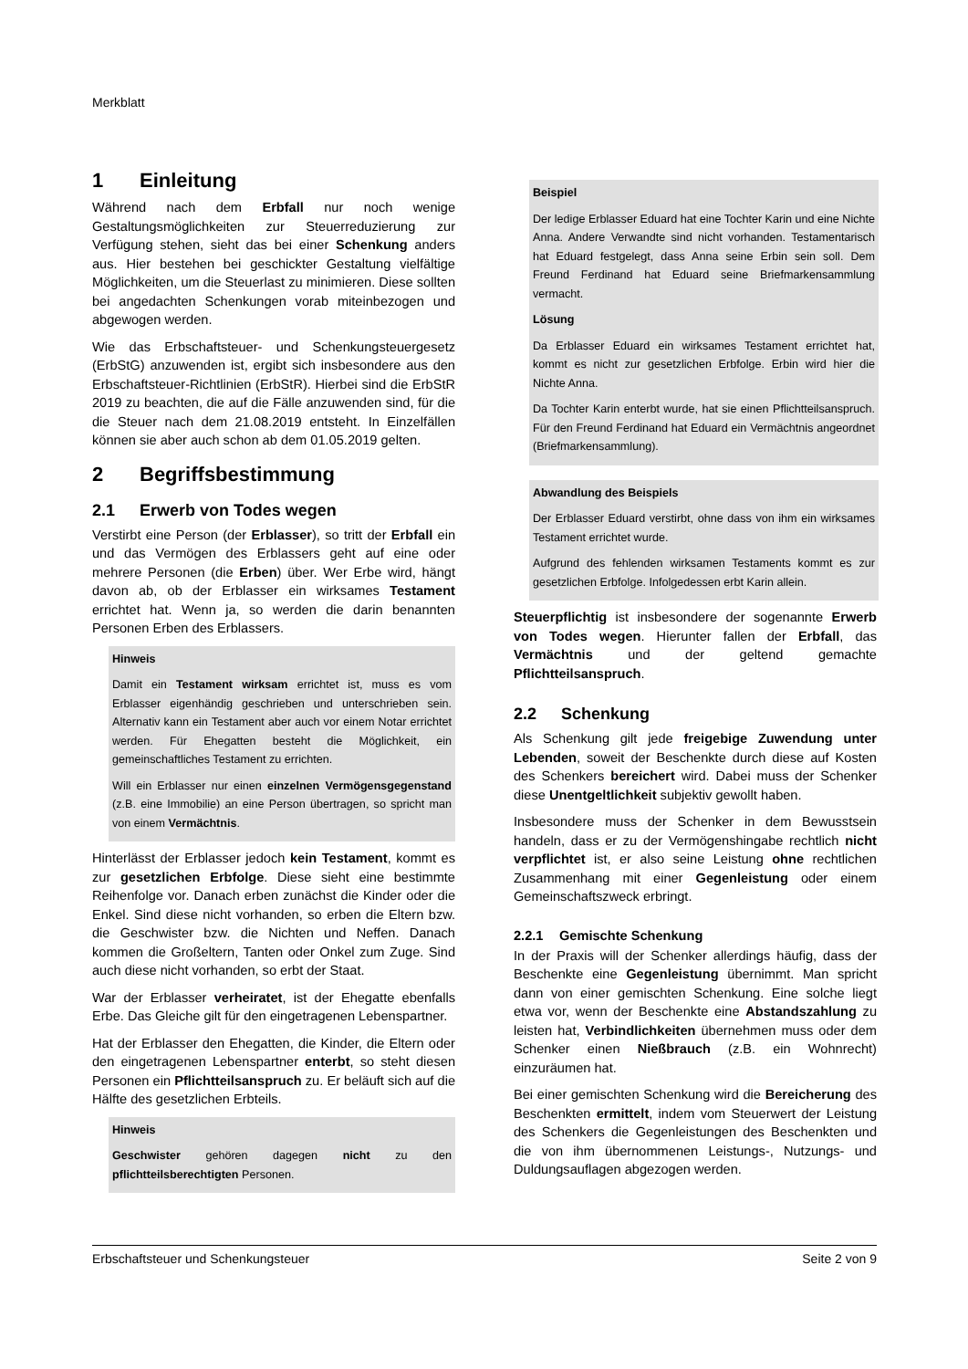Merkblatt
1 Einleitung
Während nach dem Erbfall nur noch wenige Gestaltungsmöglichkeiten zur Steuerreduzierung zur Verfügung stehen, sieht das bei einer Schenkung anders aus. Hier bestehen bei geschickter Gestaltung vielfältige Möglichkeiten, um die Steuerlast zu minimieren. Diese sollten bei angedachten Schenkungen vorab miteinbezogen und abgewogen werden.
Wie das Erbschaftsteuer- und Schenkungsteuergesetz (ErbStG) anzuwenden ist, ergibt sich insbesondere aus den Erbschaftsteuer-Richtlinien (ErbStR). Hierbei sind die ErbStR 2019 zu beachten, die auf die Fälle anzuwenden sind, für die die Steuer nach dem 21.08.2019 entsteht. In Einzelfällen können sie aber auch schon ab dem 01.05.2019 gelten.
2 Begriffsbestimmung
2.1 Erwerb von Todes wegen
Verstirbt eine Person (der Erblasser), so tritt der Erbfall ein und das Vermögen des Erblassers geht auf eine oder mehrere Personen (die Erben) über. Wer Erbe wird, hängt davon ab, ob der Erblasser ein wirksames Testament errichtet hat. Wenn ja, so werden die darin benannten Personen Erben des Erblassers.
Hinweis
Damit ein Testament wirksam errichtet ist, muss es vom Erblasser eigenhändig geschrieben und unterschrieben sein. Alternativ kann ein Testament aber auch vor einem Notar errichtet werden. Für Ehegatten besteht die Möglichkeit, ein gemeinschaftliches Testament zu errichten.
Will ein Erblasser nur einen einzelnen Vermögensgegenstand (z.B. eine Immobilie) an eine Person übertragen, so spricht man von einem Vermächtnis.
Hinterlässt der Erblasser jedoch kein Testament, kommt es zur gesetzlichen Erbfolge. Diese sieht eine bestimmte Reihenfolge vor. Danach erben zunächst die Kinder oder die Enkel. Sind diese nicht vorhanden, so erben die Eltern bzw. die Geschwister bzw. die Nichten und Neffen. Danach kommen die Großeltern, Tanten oder Onkel zum Zuge. Sind auch diese nicht vorhanden, so erbt der Staat.
War der Erblasser verheiratet, ist der Ehegatte ebenfalls Erbe. Das Gleiche gilt für den eingetragenen Lebenspartner.
Hat der Erblasser den Ehegatten, die Kinder, die Eltern oder den eingetragenen Lebenspartner enterbt, so steht diesen Personen ein Pflichtteilsanspruch zu. Er beläuft sich auf die Hälfte des gesetzlichen Erbteils.
Hinweis
Geschwister gehören dagegen nicht zu den pflichtteilsberechtigten Personen.
Beispiel
Der ledige Erblasser Eduard hat eine Tochter Karin und eine Nichte Anna. Andere Verwandte sind nicht vorhanden. Testamentarisch hat Eduard festgelegt, dass Anna seine Erbin sein soll. Dem Freund Ferdinand hat Eduard seine Briefmarkensammlung vermacht.
Lösung
Da Erblasser Eduard ein wirksames Testament errichtet hat, kommt es nicht zur gesetzlichen Erbfolge. Erbin wird hier die Nichte Anna.
Da Tochter Karin enterbt wurde, hat sie einen Pflichtteilsanspruch. Für den Freund Ferdinand hat Eduard ein Vermächtnis angeordnet (Briefmarkensammlung).
Abwandlung des Beispiels
Der Erblasser Eduard verstirbt, ohne dass von ihm ein wirksames Testament errichtet wurde.
Aufgrund des fehlenden wirksamen Testaments kommt es zur gesetzlichen Erbfolge. Infolgedessen erbt Karin allein.
Steuerpflichtig ist insbesondere der sogenannte Erwerb von Todes wegen. Hierunter fallen der Erbfall, das Vermächtnis und der geltend gemachte Pflichtteilsanspruch.
2.2 Schenkung
Als Schenkung gilt jede freigebige Zuwendung unter Lebenden, soweit der Beschenkte durch diese auf Kosten des Schenkers bereichert wird. Dabei muss der Schenker diese Unentgeltlichkeit subjektiv gewollt haben.
Insbesondere muss der Schenker in dem Bewusstsein handeln, dass er zu der Vermögenshingabe rechtlich nicht verpflichtet ist, er also seine Leistung ohne rechtlichen Zusammenhang mit einer Gegenleistung oder einem Gemeinschaftszweck erbringt.
2.2.1 Gemischte Schenkung
In der Praxis will der Schenker allerdings häufig, dass der Beschenkte eine Gegenleistung übernimmt. Man spricht dann von einer gemischten Schenkung. Eine solche liegt etwa vor, wenn der Beschenkte eine Abstandszahlung zu leisten hat, Verbindlichkeiten übernehmen muss oder dem Schenker einen Nießbrauch (z.B. ein Wohnrecht) einzuräumen hat.
Bei einer gemischten Schenkung wird die Bereicherung des Beschenkten ermittelt, indem vom Steuerwert der Leistung des Schenkers die Gegenleistungen des Beschenkten und die von ihm übernommenen Leistungs-, Nutzungs- und Duldungsauflagen abgezogen werden.
Erbschaftsteuer und Schenkungsteuer Seite 2 von 9